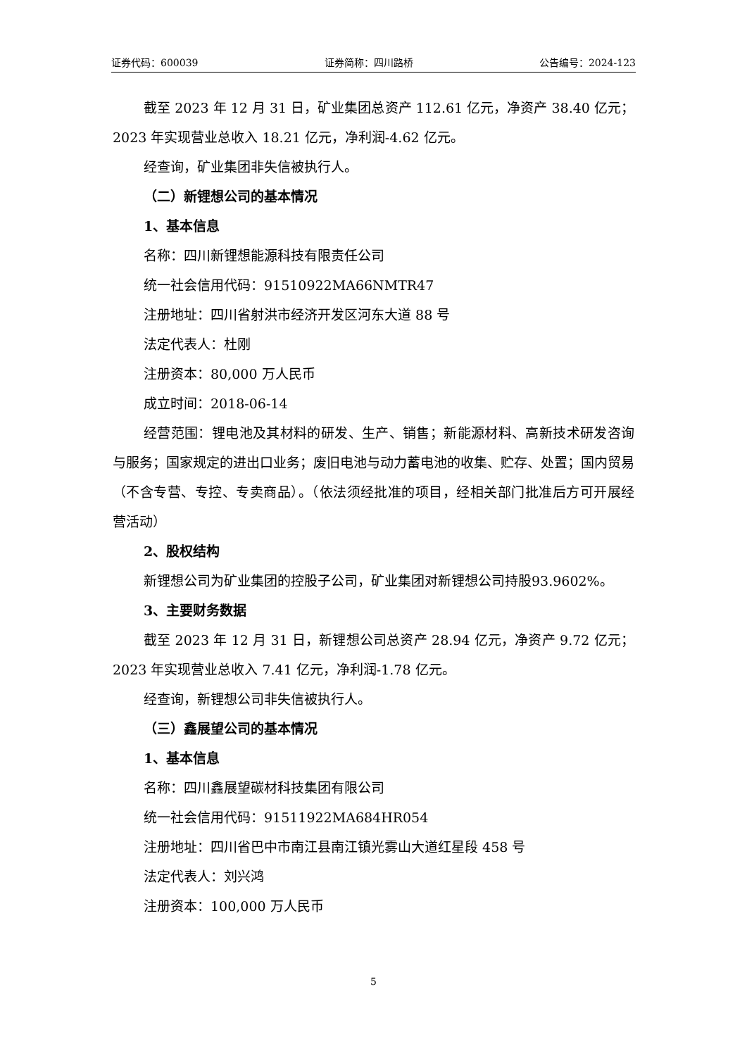证券代码：600039 证券简称：四川路桥 公告编号：2024-123
截至 2023 年 12 月 31 日，矿业集团总资产 112.61 亿元，净资产 38.40 亿元；2023 年实现营业总收入 18.21 亿元，净利润-4.62 亿元。
经查询，矿业集团非失信被执行人。
（二）新锂想公司的基本情况
1、基本信息
名称：四川新锂想能源科技有限责任公司
统一社会信用代码：91510922MA66NMTR47
注册地址：四川省射洪市经济开发区河东大道 88 号
法定代表人：杜刚
注册资本：80,000 万人民币
成立时间：2018-06-14
经营范围：锂电池及其材料的研发、生产、销售；新能源材料、高新技术研发咨询与服务；国家规定的进出口业务；废旧电池与动力蓄电池的收集、贮存、处置；国内贸易（不含专营、专控、专卖商品）。（依法须经批准的项目，经相关部门批准后方可开展经营活动）
2、股权结构
新锂想公司为矿业集团的控股子公司，矿业集团对新锂想公司持股93.9602%。
3、主要财务数据
截至 2023 年 12 月 31 日，新锂想公司总资产 28.94 亿元，净资产 9.72 亿元；2023 年实现营业总收入 7.41 亿元，净利润-1.78 亿元。
经查询，新锂想公司非失信被执行人。
（三）鑫展望公司的基本情况
1、基本信息
名称：四川鑫展望碳材科技集团有限公司
统一社会信用代码：91511922MA684HR054
注册地址：四川省巴中市南江县南江镇光雾山大道红星段 458 号
法定代表人：刘兴鸿
注册资本：100,000 万人民币
5